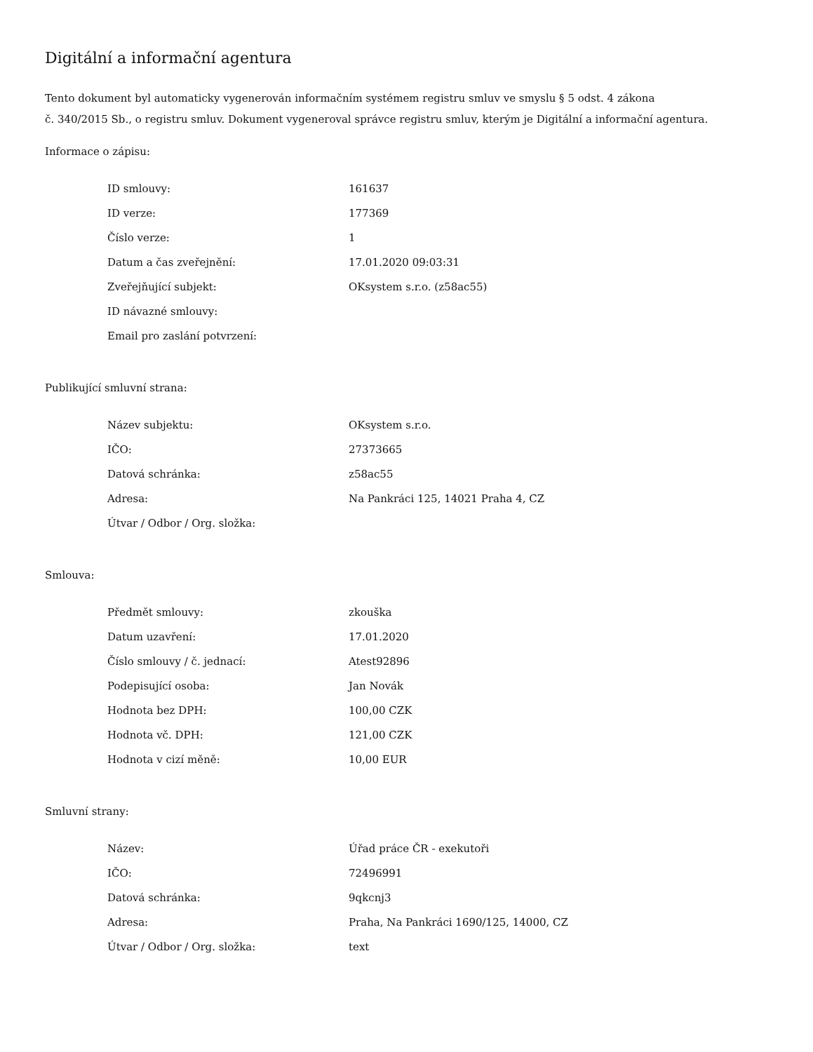Digitální a informační agentura
Tento dokument byl automaticky vygenerován informačním systémem registru smluv ve smyslu § 5 odst. 4 zákona
č. 340/2015 Sb., o registru smluv. Dokument vygeneroval správce registru smluv, kterým je Digitální a informační agentura.
Informace o zápisu:
| ID smlouvy: | 161637 |
| ID verze: | 177369 |
| Číslo verze: | 1 |
| Datum a čas zveřejnění: | 17.01.2020 09:03:31 |
| Zveřejňující subjekt: | OKsystem s.r.o. (z58ac55) |
| ID návazné smlouvy: | |
| Email pro zaslání potvrzení: | |
Publikující smluvní strana:
| Název subjektu: | OKsystem s.r.o. |
| IČO: | 27373665 |
| Datová schránka: | z58ac55 |
| Adresa: | Na Pankráci 125, 14021 Praha 4, CZ |
| Útvar / Odbor / Org. složka: | |
Smlouva:
| Předmět smlouvy: | zkouška |
| Datum uzavření: | 17.01.2020 |
| Číslo smlouvy / č. jednací: | Atest92896 |
| Podepisující osoba: | Jan Novák |
| Hodnota bez DPH: | 100,00 CZK |
| Hodnota vč. DPH: | 121,00 CZK |
| Hodnota v cizí měně: | 10,00 EUR |
Smluvní strany:
| Název: | Úřad práce ČR - exekutoři |
| IČO: | 72496991 |
| Datová schránka: | 9qkcnj3 |
| Adresa: | Praha, Na Pankráci 1690/125, 14000, CZ |
| Útvar / Odbor / Org. složka: | text |